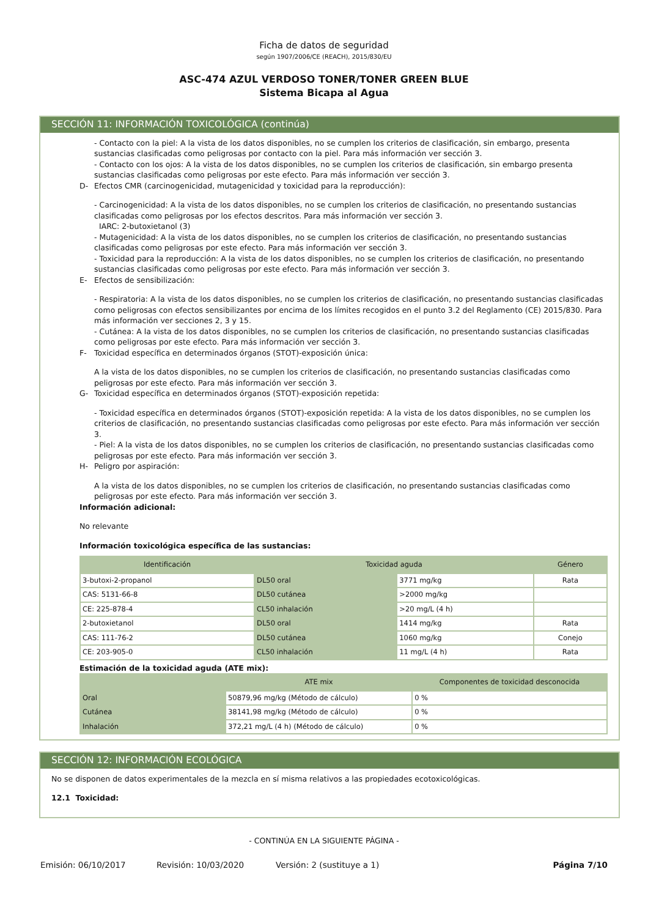Ficha de datos de seguridad
según 1907/2006/CE (REACH), 2015/830/EU
ASC-474 AZUL VERDOSO TONER/TONER GREEN BLUE
Sistema Bicapa al Agua
SECCIÓN 11: INFORMACIÓN TOXICOLÓGICA (continúa)
- Contacto con la piel: A la vista de los datos disponibles, no se cumplen los criterios de clasificación, sin embargo, presenta sustancias clasificadas como peligrosas por contacto con la piel. Para más información ver sección 3.
- Contacto con los ojos: A la vista de los datos disponibles, no se cumplen los criterios de clasificación, sin embargo presenta sustancias clasificadas como peligrosas por este efecto. Para más información ver sección 3.
D- Efectos CMR (carcinogenicidad, mutagenicidad y toxicidad para la reproducción):
- Carcinogenicidad: A la vista de los datos disponibles, no se cumplen los criterios de clasificación, no presentando sustancias clasificadas como peligrosas por los efectos descritos. Para más información ver sección 3.
IARC: 2-butoxietanol (3)
- Mutagenicidad: A la vista de los datos disponibles, no se cumplen los criterios de clasificación, no presentando sustancias clasificadas como peligrosas por este efecto. Para más información ver sección 3.
- Toxicidad para la reproducción: A la vista de los datos disponibles, no se cumplen los criterios de clasificación, no presentando sustancias clasificadas como peligrosas por este efecto. Para más información ver sección 3.
E- Efectos de sensibilización:
- Respiratoria: A la vista de los datos disponibles, no se cumplen los criterios de clasificación, no presentando sustancias clasificadas como peligrosas con efectos sensibilizantes por encima de los límites recogidos en el punto 3.2 del Reglamento (CE) 2015/830. Para más información ver secciones 2, 3 y 15.
- Cutánea: A la vista de los datos disponibles, no se cumplen los criterios de clasificación, no presentando sustancias clasificadas como peligrosas por este efecto. Para más información ver sección 3.
F- Toxicidad específica en determinados órganos (STOT)-exposición única:
A la vista de los datos disponibles, no se cumplen los criterios de clasificación, no presentando sustancias clasificadas como peligrosas por este efecto. Para más información ver sección 3.
G- Toxicidad específica en determinados órganos (STOT)-exposición repetida:
- Toxicidad específica en determinados órganos (STOT)-exposición repetida: A la vista de los datos disponibles, no se cumplen los criterios de clasificación, no presentando sustancias clasificadas como peligrosas por este efecto. Para más información ver sección 3.
- Piel: A la vista de los datos disponibles, no se cumplen los criterios de clasificación, no presentando sustancias clasificadas como peligrosas por este efecto. Para más información ver sección 3.
H- Peligro por aspiración:
A la vista de los datos disponibles, no se cumplen los criterios de clasificación, no presentando sustancias clasificadas como peligrosas por este efecto. Para más información ver sección 3.
Información adicional:
No relevante
Información toxicológica específica de las sustancias:
| Identificación | Toxicidad aguda | | Género |
| --- | --- | --- | --- |
| 3-butoxi-2-propanol | DL50 oral | 3771 mg/kg | Rata |
| CAS: 5131-66-8 | DL50 cutánea | >2000 mg/kg | |
| CE: 225-878-4 | CL50 inhalación | >20 mg/L (4 h) | |
| 2-butoxietanol | DL50 oral | 1414 mg/kg | Rata |
| CAS: 111-76-2 | DL50 cutánea | 1060 mg/kg | Conejo |
| CE: 203-905-0 | CL50 inhalación | 11 mg/L (4 h) | Rata |
Estimación de la toxicidad aguda (ATE mix):
| | ATE mix | Componentes de toxicidad desconocida |
| --- | --- | --- |
| Oral | 50879,96 mg/kg (Método de cálculo) | 0 % |
| Cutánea | 38141,98 mg/kg (Método de cálculo) | 0 % |
| Inhalación | 372,21 mg/L (4 h) (Método de cálculo) | 0 % |
SECCIÓN 12: INFORMACIÓN ECOLÓGICA
No se disponen de datos experimentales de la mezcla en sí misma relativos a las propiedades ecotoxicológicas.
12.1 Toxicidad:
- CONTINÚA EN LA SIGUIENTE PÁGINA -
Emisión: 06/10/2017 Revisión: 10/03/2020 Versión: 2 (sustituye a 1) Página 7/10